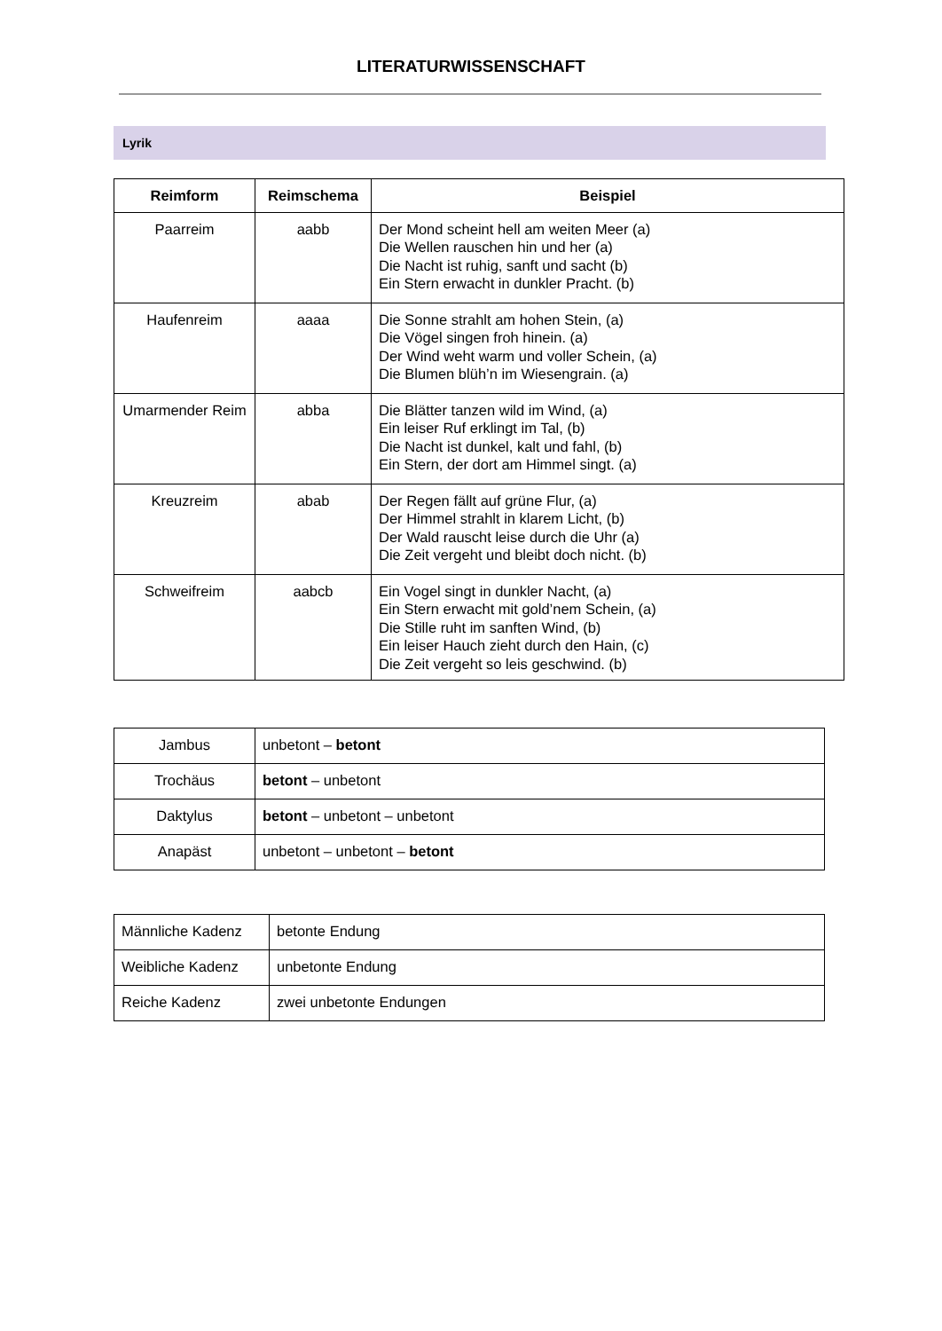LITERATURWISSENSCHAFT
Lyrik
| Reimform | Reimschema | Beispiel |
| --- | --- | --- |
| Paarreim | aabb | Der Mond scheint hell am weiten Meer (a) Die Wellen rauschen hin und her (a) Die Nacht ist ruhig, sanft und sacht (b) Ein Stern erwacht in dunkler Pracht. (b) |
| Haufenreim | aaaa | Die Sonne strahlt am hohen Stein, (a) Die Vögel singen froh hinein. (a) Der Wind weht warm und voller Schein, (a) Die Blumen blüh’n im Wiesengrain. (a) |
| Umarmender Reim | abba | Die Blätter tanzen wild im Wind, (a) Ein leiser Ruf erklingt im Tal, (b) Die Nacht ist dunkel, kalt und fahl, (b) Ein Stern, der dort am Himmel singt. (a) |
| Kreuzreim | abab | Der Regen fällt auf grüne Flur, (a) Der Himmel strahlt in klarem Licht, (b) Der Wald rauscht leise durch die Uhr (a) Die Zeit vergeht und bleibt doch nicht. (b) |
| Schweifreim | aabcb | Ein Vogel singt in dunkler Nacht, (a) Ein Stern erwacht mit gold’nem Schein, (a) Die Stille ruht im sanften Wind, (b) Ein leiser Hauch zieht durch den Hain, (c) Die Zeit vergeht so leis geschwind. (b) |
| Jambus | unbetont – betont |
| Trochäus | betont – unbetont |
| Daktylus | betont – unbetont – unbetont |
| Anapäst | unbetont – unbetont – betont |
| Männliche Kadenz | betonte Endung |
| Weibliche Kadenz | unbetonte Endung |
| Reiche Kadenz | zwei unbetonte Endungen |